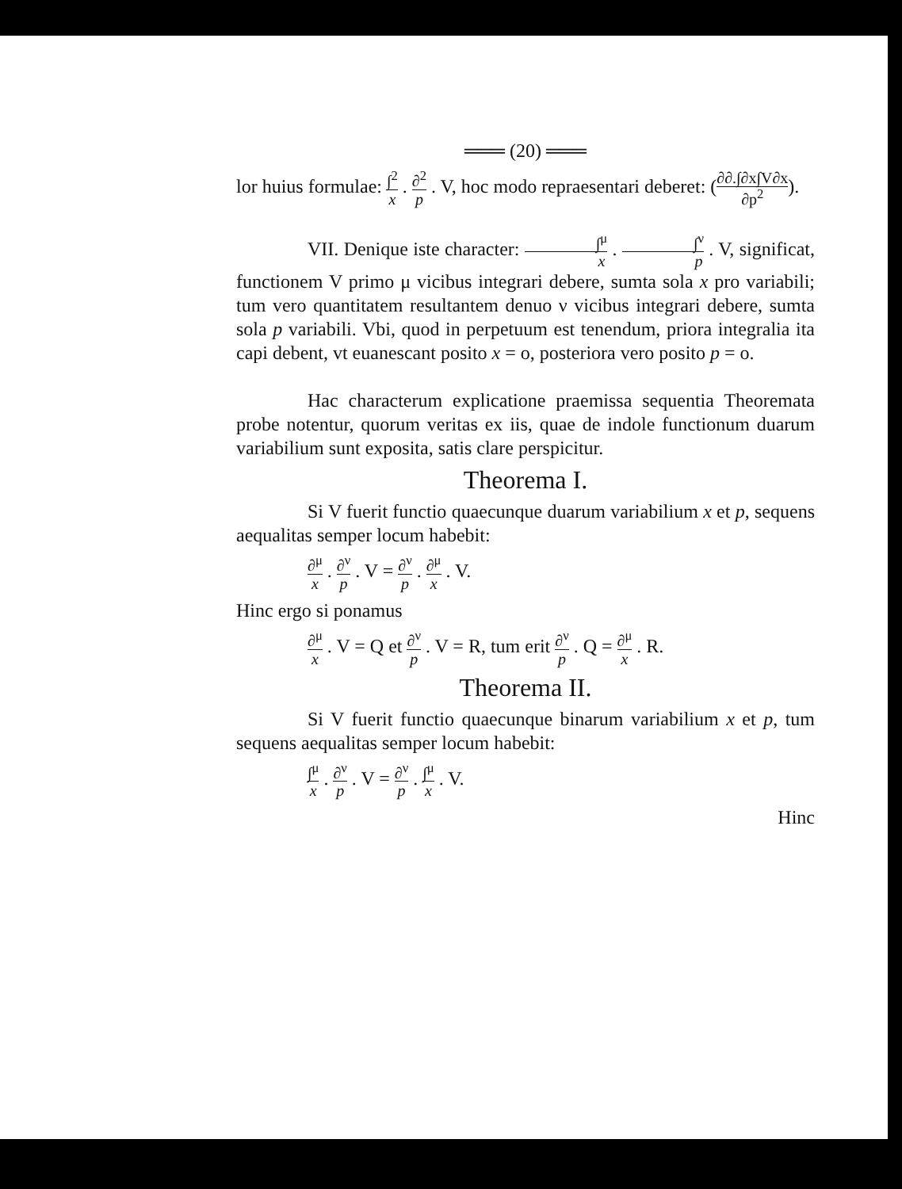═══ (20) ═══
lor huius formulae: ∫<sup>2</sup> x . ∂<sup>2</sup> p . V, hoc modo repraesentari deberet: (∂∂.∫∂x∫V∂x ∂p<sup>2</sup>).
VII. Denique iste character: ∫<sup>μ</sup> x . ∫<sup>ν</sup> p . V, significat, functionem V primo μ vicibus integrari debere, sumta sola x pro variabili; tum vero quantitatem resultantem denuo ν vicibus integrari debere, sumta sola p variabili. Vbi, quod in perpetuum est tenendum, priora integralia ita capi debent, vt euanescant posito x = o, posteriora vero posito p = o.
Hac characterum explicatione praemissa sequentia Theoremata probe notentur, quorum veritas ex iis, quae de indole functionum duarum variabilium sunt exposita, satis clare perspicitur.
Theorema I.
Si V fuerit functio quaecunque duarum variabilium x et p, sequens aequalitas semper locum habebit:
∂<sup>μ</sup> x . ∂<sup>ν</sup> p . V = ∂<sup>ν</sup> p . ∂<sup>μ</sup> x . V.
Hinc ergo si ponamus
∂<sup>μ</sup> x . V = Q et ∂<sup>ν</sup> p . V = R, tum erit ∂<sup>ν</sup> p . Q = ∂<sup>μ</sup> x . R.
Theorema II.
Si V fuerit functio quaecunque binarum variabilium x et p, tum sequens aequalitas semper locum habebit:
∫<sup>μ</sup> x . ∂<sup>ν</sup> p . V = ∂<sup>ν</sup> p . ∫<sup>μ</sup> x . V.
Hinc